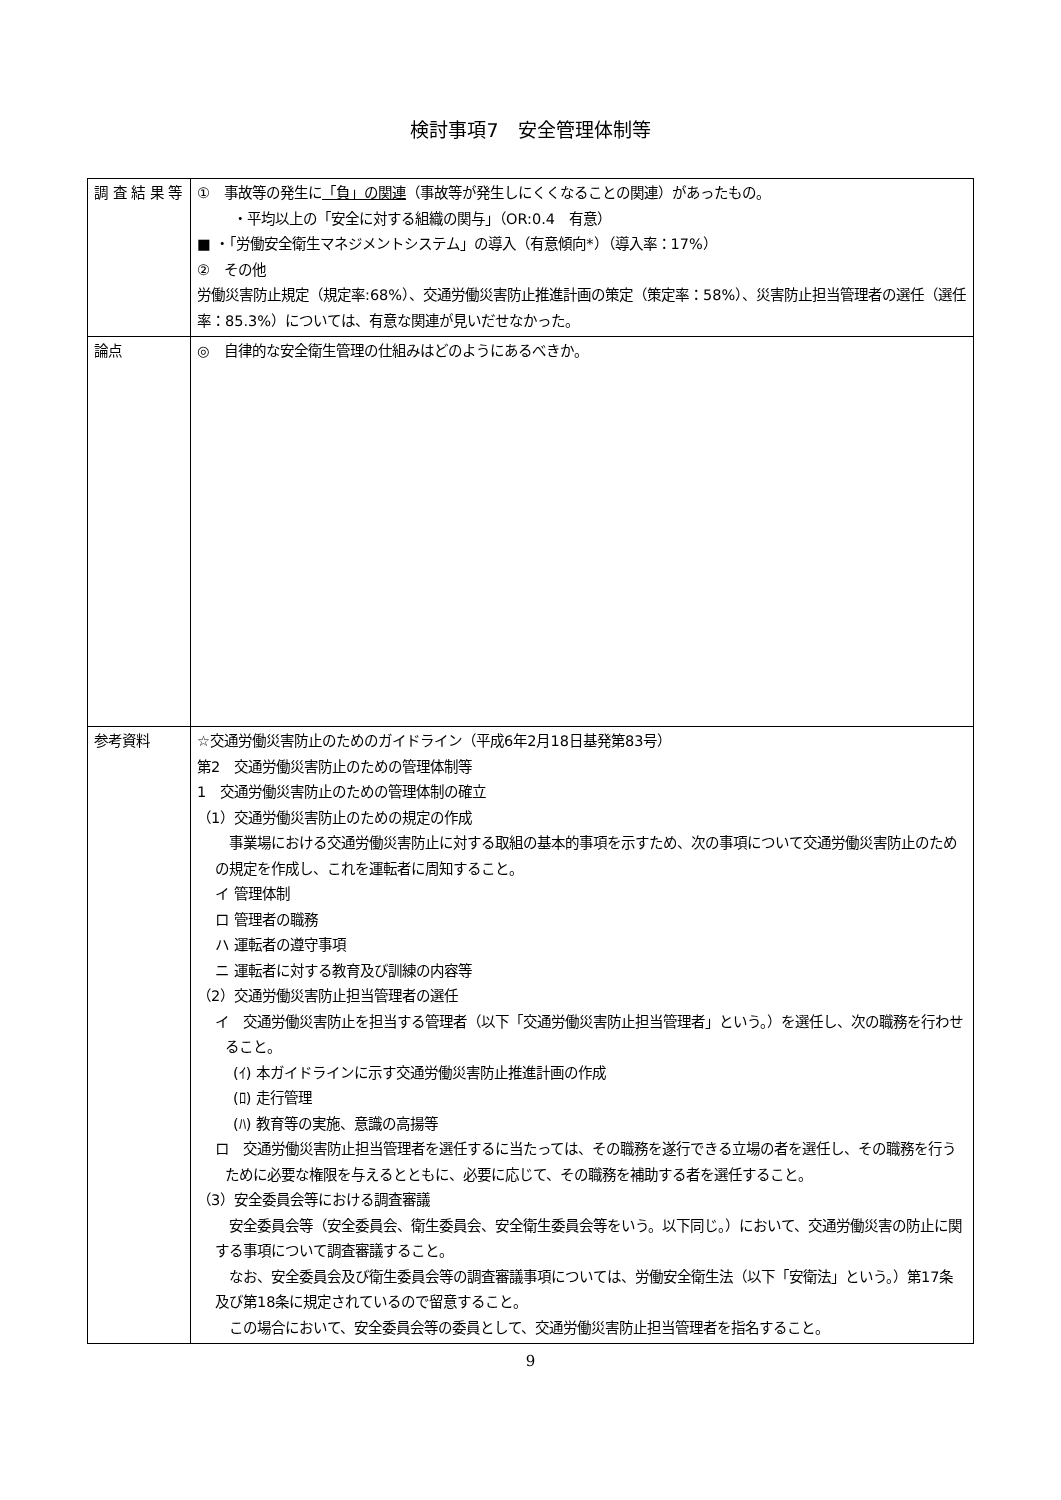検討事項7　安全管理体制等
| 調 査 結 果 等 | ① 事故等の発生に 「負」の関連 （事故等が発生しにくくなることの関連）があったもの。 ・平均以上の「安全に対する組織の関与」（OR:0.4 有意） ■ ・「労働安全衛生マネジメントシステム」の導入（有意傾向*）（導入率：17%） ② その他 労働災害防止規定（規定率:68%）、交通労働災害防止推進計画の策定（策定率：58%）、災害防止担当管理者の選任（選任率：85.3%）については、有意な関連が見いだせなかった。 |
| 論点 | ◎ 自律的な安全衛生管理の仕組みはどのようにあるべきか。 |
| 参考資料 | ☆交通労働災害防止のためのガイドライン（平成6年2月18日基発第83号） 第2 交通労働災害防止のための管理体制等 1 交通労働災害防止のための管理体制の確立 （1）交通労働災害防止のための規定の作成 事業場における交通労働災害防止に対する取組の基本的事項を示すため、次の事項について交通労働災害防止のための規定を作成し、これを運転者に周知すること。 イ 管理体制 ロ 管理者の職務 ハ 運転者の遵守事項 ニ 運転者に対する教育及び訓練の内容等 （2）交通労働災害防止担当管理者の選任 イ 交通労働災害防止を担当する管理者（以下「交通労働災害防止担当管理者」という。）を選任し、次の職務を行わせること。 (ｲ) 本ガイドラインに示す交通労働災害防止推進計画の作成 (ﾛ) 走行管理 (ﾊ) 教育等の実施、意識の高揚等 ロ 交通労働災害防止担当管理者を選任するに当たっては、その職務を遂行できる立場の者を選任し、その職務を行うために必要な権限を与えるとともに、必要に応じて、その職務を補助する者を選任すること。 （3）安全委員会等における調査審議 安全委員会等（安全委員会、衛生委員会、安全衛生委員会等をいう。以下同じ。）において、交通労働災害の防止に関する事項について調査審議すること。 なお、安全委員会及び衛生委員会等の調査審議事項については、労働安全衛生法（以下「安衛法」という。）第17条及び第18条に規定されているので留意すること。 この場合において、安全委員会等の委員として、交通労働災害防止担当管理者を指名すること。 |
9